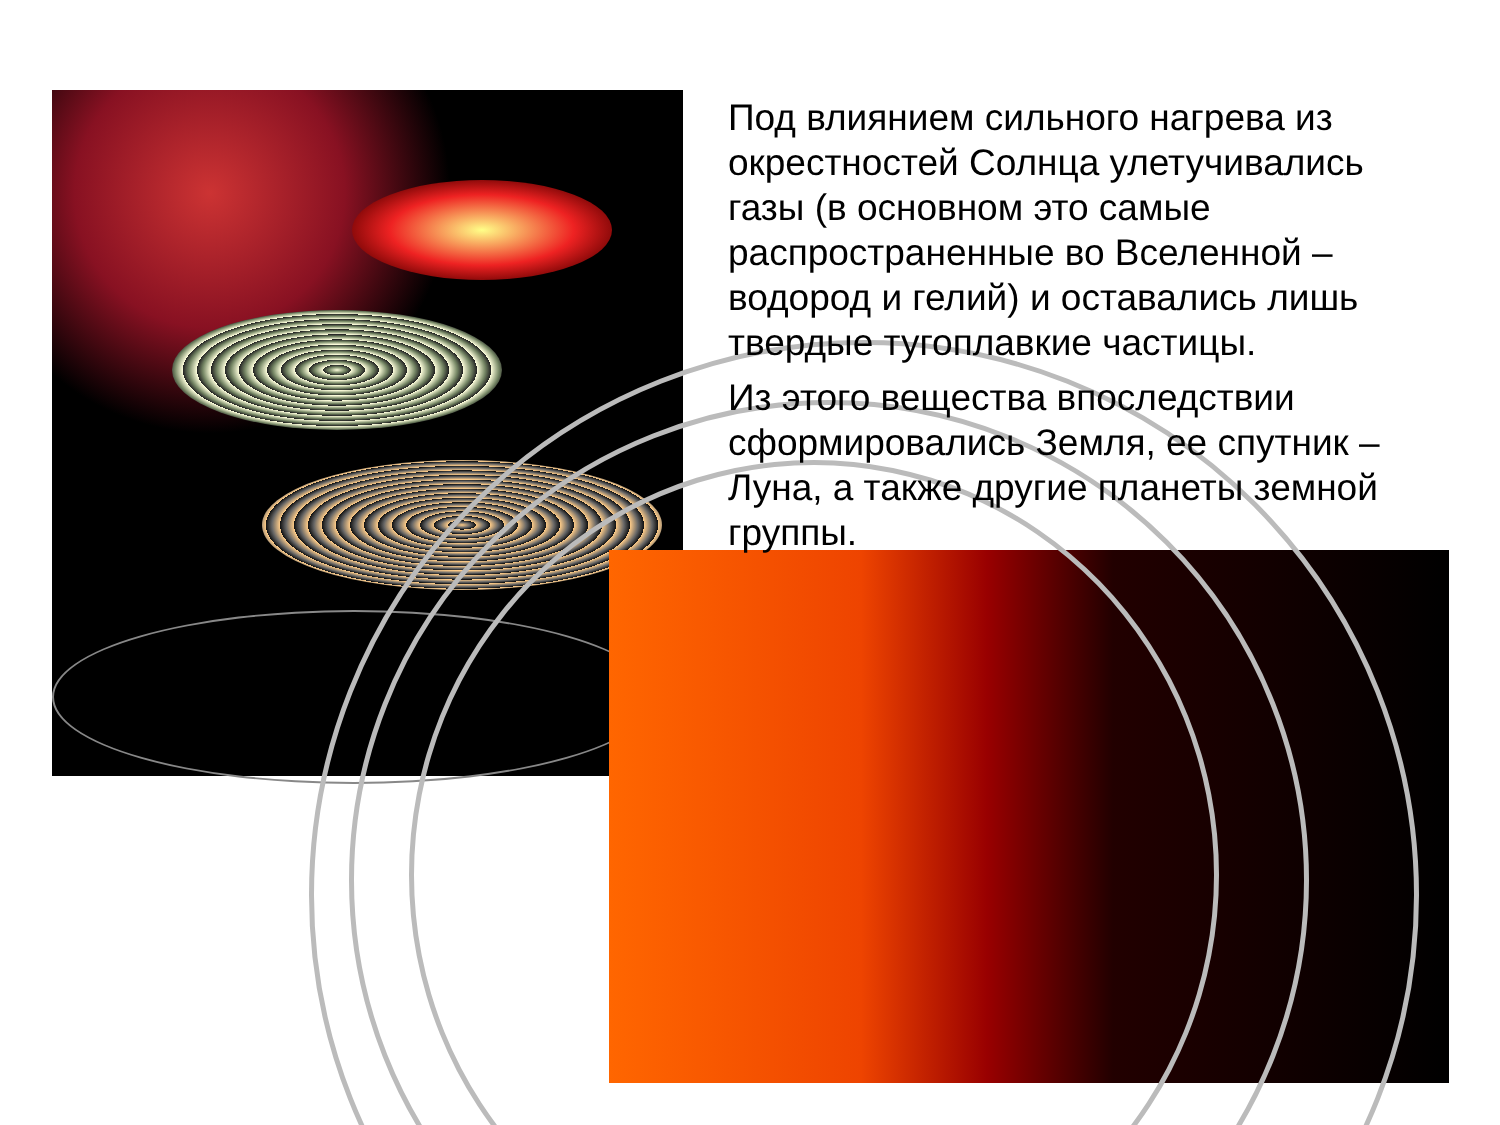Под влиянием сильного нагрева из окрестностей Солнца улетучивались газы (в основном это самые распространенные во Вселенной – водород и гелий) и оставались лишь твердые тугоплавкие частицы.
Из этого вещества впоследствии сформировались Земля, ее спутник – Луна, а также другие планеты земной группы.